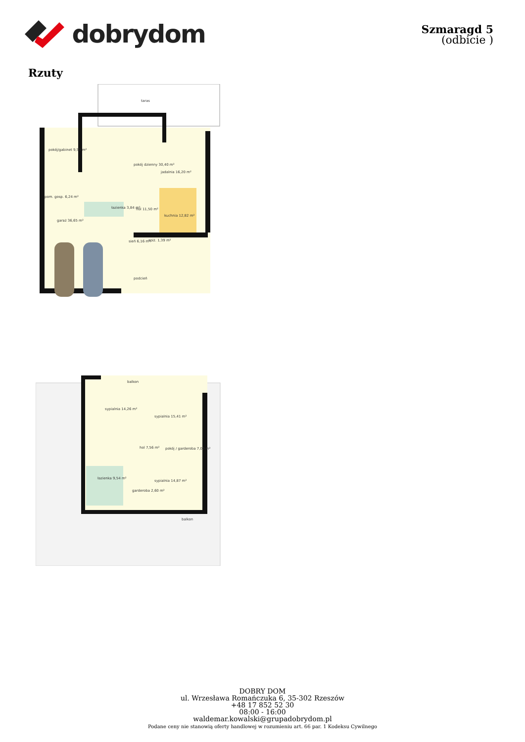dobrydom
Szmaragd 5
(odbicie )
Rzuty
taras
pokój/gabinet 9,53 m²
pokój dzienny 30,40 m²
jadalnia 16,20 m²
pom. gosp. 6,24 m²
łazienka 3,84 m²
hol 11,50 m²
kuchnia 12,82 m²
garaż 36,65 m²
sień 6,16 m²
spiż. 1,39 m²
podcień
balkon
sypialnia 14,26 m²
sypialnia 15,41 m²
hol 7,56 m²
pokój / garderoba 7,00 m²
łazienka 9,54 m²
sypialnia 14,87 m²
garderoba 2,60 m²
balkon
DOBRY DOM
ul. Wrzesława Romańczuka 6, 35-302 Rzeszów
+48 17 852 52 30
08:00 - 16:00
waldemar.kowalski@grupadobrydom.pl
Podane ceny nie stanowią oferty handlowej w rozumieniu art. 66 par. 1 Kodeksu Cywilnego